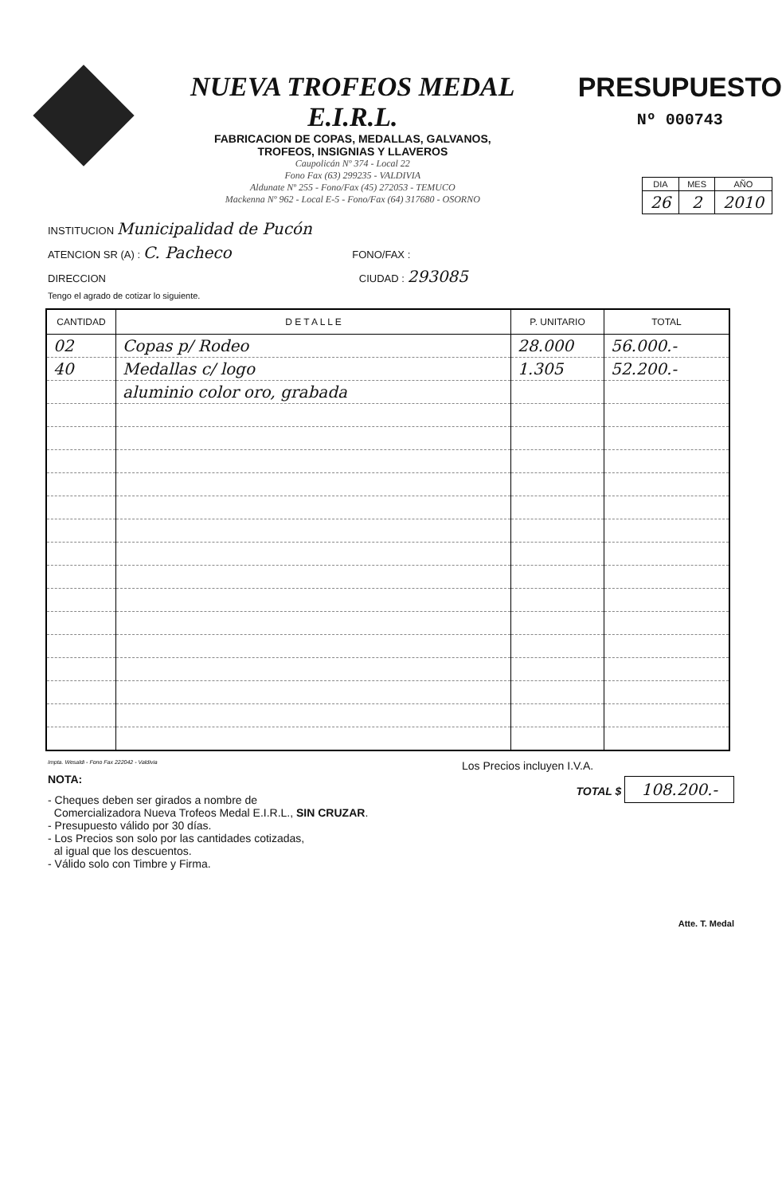NUEVA TROFEOS MEDAL E.I.R.L.
FABRICACION DE COPAS, MEDALLAS, GALVANOS,
TROFEOS, INSIGNIAS Y LLAVEROS
Caupolicán Nº 374 - Local 22
Fono Fax (63) 299235 - VALDIVIA
Aldunate Nº 255 - Fono/Fax (45) 272053 - TEMUCO
Mackenna Nº 962 - Local E-5 - Fono/Fax (64) 317680 - OSORNO
PRESUPUESTO
Nº 000743
| DIA | MES | AÑO |
| 26 | 2 | 2010 |
INSTITUCION Municipalidad de Pucón
ATENCION SR (A) : C. Pacheco FONO/FAX :
DIRECCION CIUDAD : 293085
Tengo el agrado de cotizar lo siguiente.
| CANTIDAD | D E T A L L E | P. UNITARIO | TOTAL |
| --- | --- | --- | --- |
| 02 | Copas p/ Rodeo | 28.000 | 56.000.- |
| 40 | Medallas c/ logo | 1.305 | 52.200.- |
| | aluminio color oro, grabada | | |
Impta. Wesaldi - Fono Fax 222042 - Valdivia
NOTA:
- Cheques deben ser girados a nombre de
Comercializadora Nueva Trofeos Medal E.I.R.L., SIN CRUZAR.
- Presupuesto válido por 30 días.
- Los Precios son solo por las cantidades cotizadas,
al igual que los descuentos.
- Válido solo con Timbre y Firma.
Los Precios incluyen I.V.A.
TOTAL $ 108.200.-
Atte. T. Medal